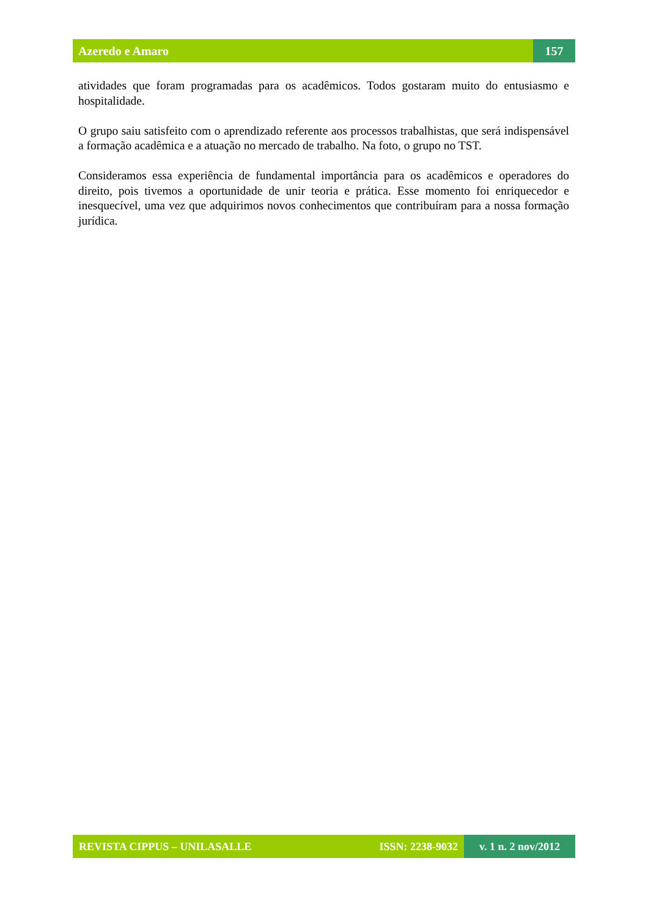Azeredo e Amaro 157
atividades que foram programadas para os acadêmicos. Todos gostaram muito do entusiasmo e hospitalidade.
O grupo saiu satisfeito com o aprendizado referente aos processos trabalhistas, que será indispensável a formação acadêmica e a atuação no mercado de trabalho. Na foto, o grupo no TST.
Consideramos essa experiência de fundamental importância para os acadêmicos e operadores do direito, pois tivemos a oportunidade de unir teoria e prática. Esse momento foi enriquecedor e inesquecível, uma vez que adquirimos novos conhecimentos que contribuíram para a nossa formação jurídica.
REVISTA CIPPUS – UNILASALLE ISSN: 2238-9032
v. 1 n. 2 nov/2012